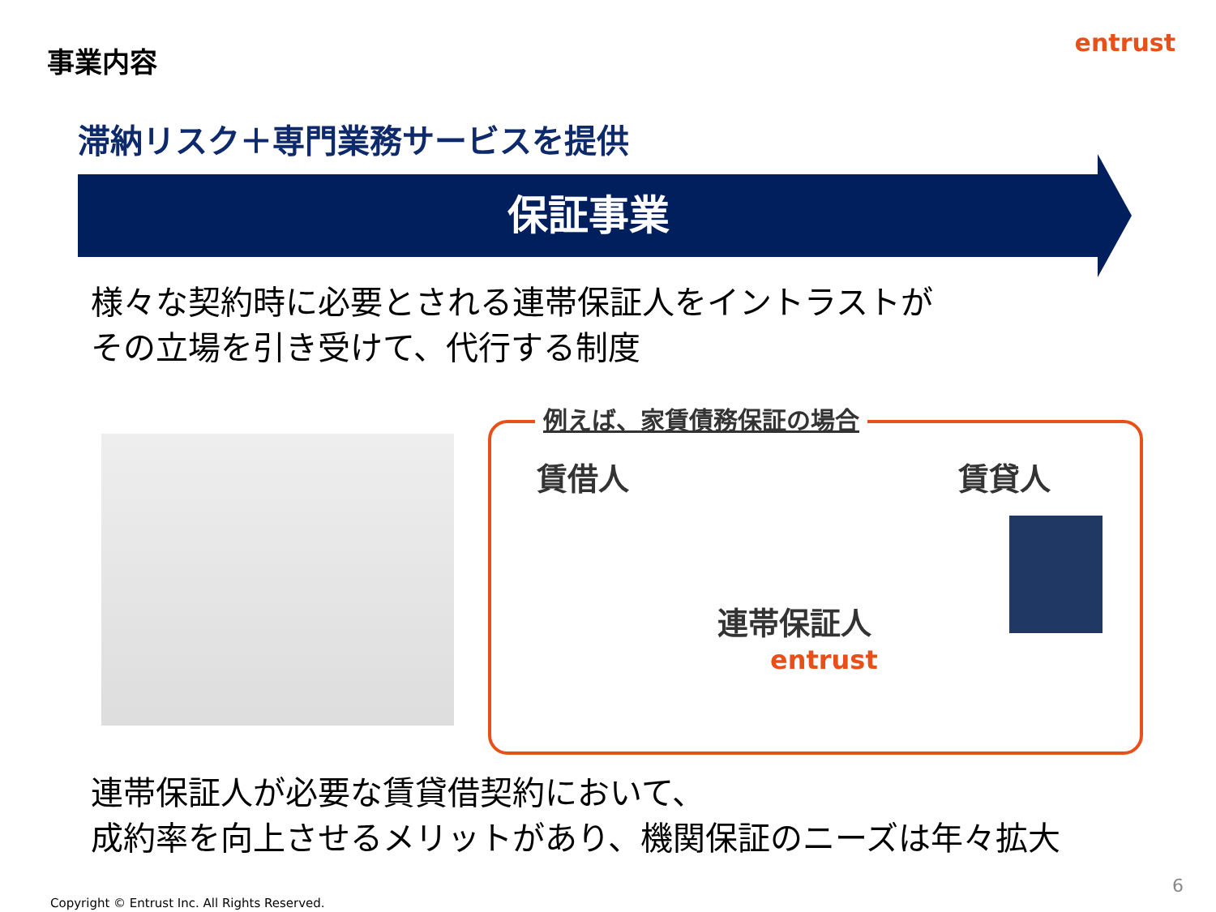事業内容 entrust
滞納リスク＋専門業務サービスを提供
保証事業
様々な契約時に必要とされる連帯保証人をイントラストが
その立場を引き受けて、代行する制度
例えば、家賃債務保証の場合
賃借人 賃貸人
連帯保証人
entrust
連帯保証人が必要な賃貸借契約において、
成約率を向上させるメリットがあり、機関保証のニーズは年々拡大
6
Copyright © Entrust Inc. All Rights Reserved.